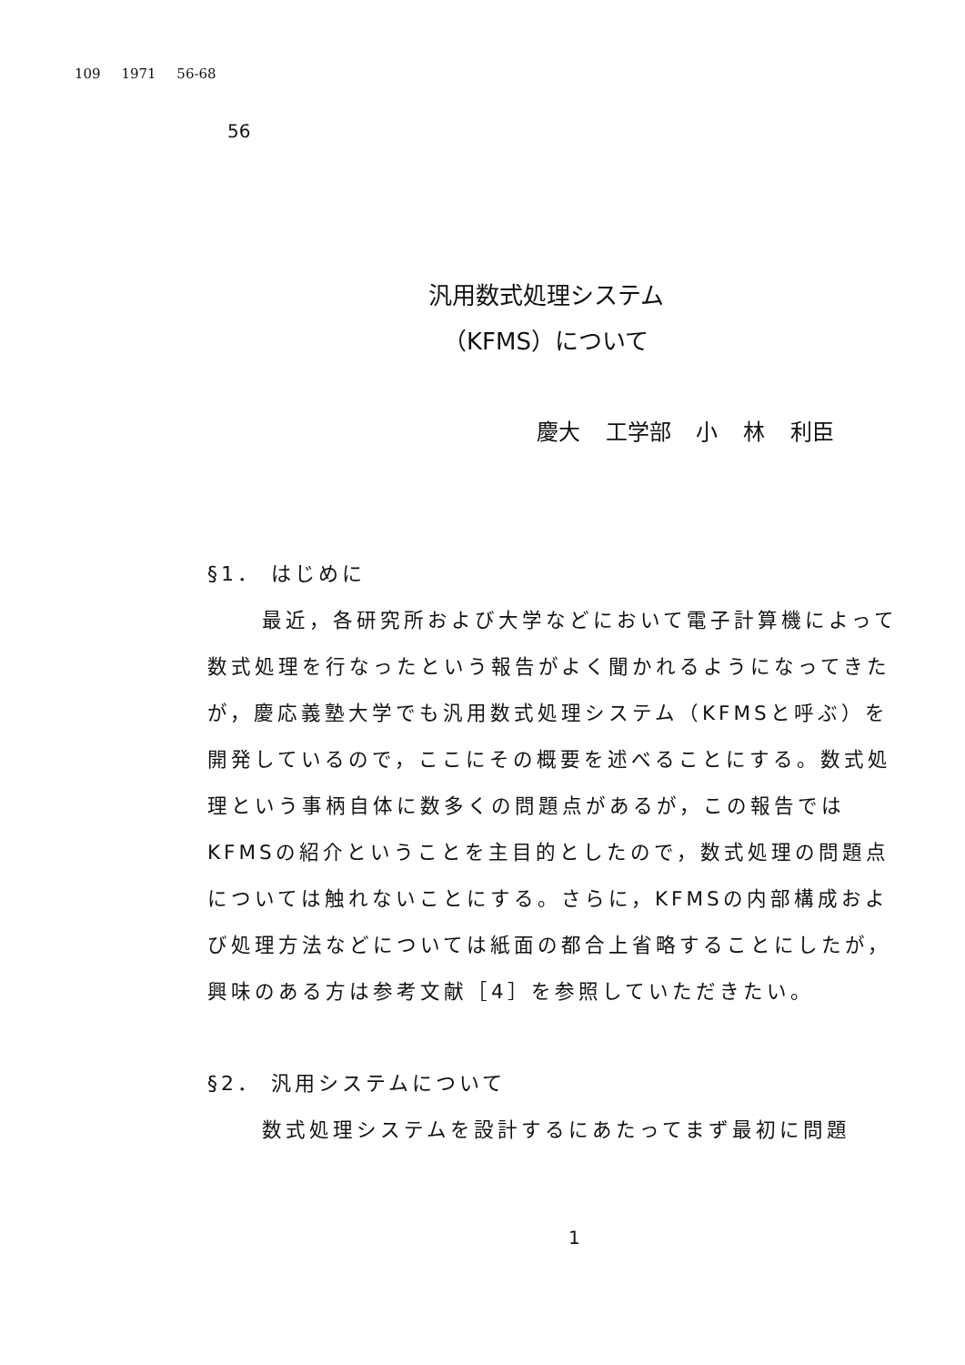109 1971 56-68
56
汎用数式処理システム
（KFMS）について
慶大 工学部 小 林 利臣
§1． はじめに
最近，各研究所および大学などにおいて電子計算機によって数式処理を行なったという報告がよく聞かれるようになってきたが，慶応義塾大学でも汎用数式処理システム（KFMSと呼ぶ）を開発しているので，ここにその概要を述べることにする。数式処理という事柄自体に数多くの問題点があるが，この報告ではKFMSの紹介ということを主目的としたので，数式処理の問題点については触れないことにする。さらに，KFMSの内部構成および処理方法などについては紙面の都合上省略することにしたが，興味のある方は参考文献［4］を参照していただきたい。
§2． 汎用システムについて
数式処理システムを設計するにあたってまず最初に問題
1